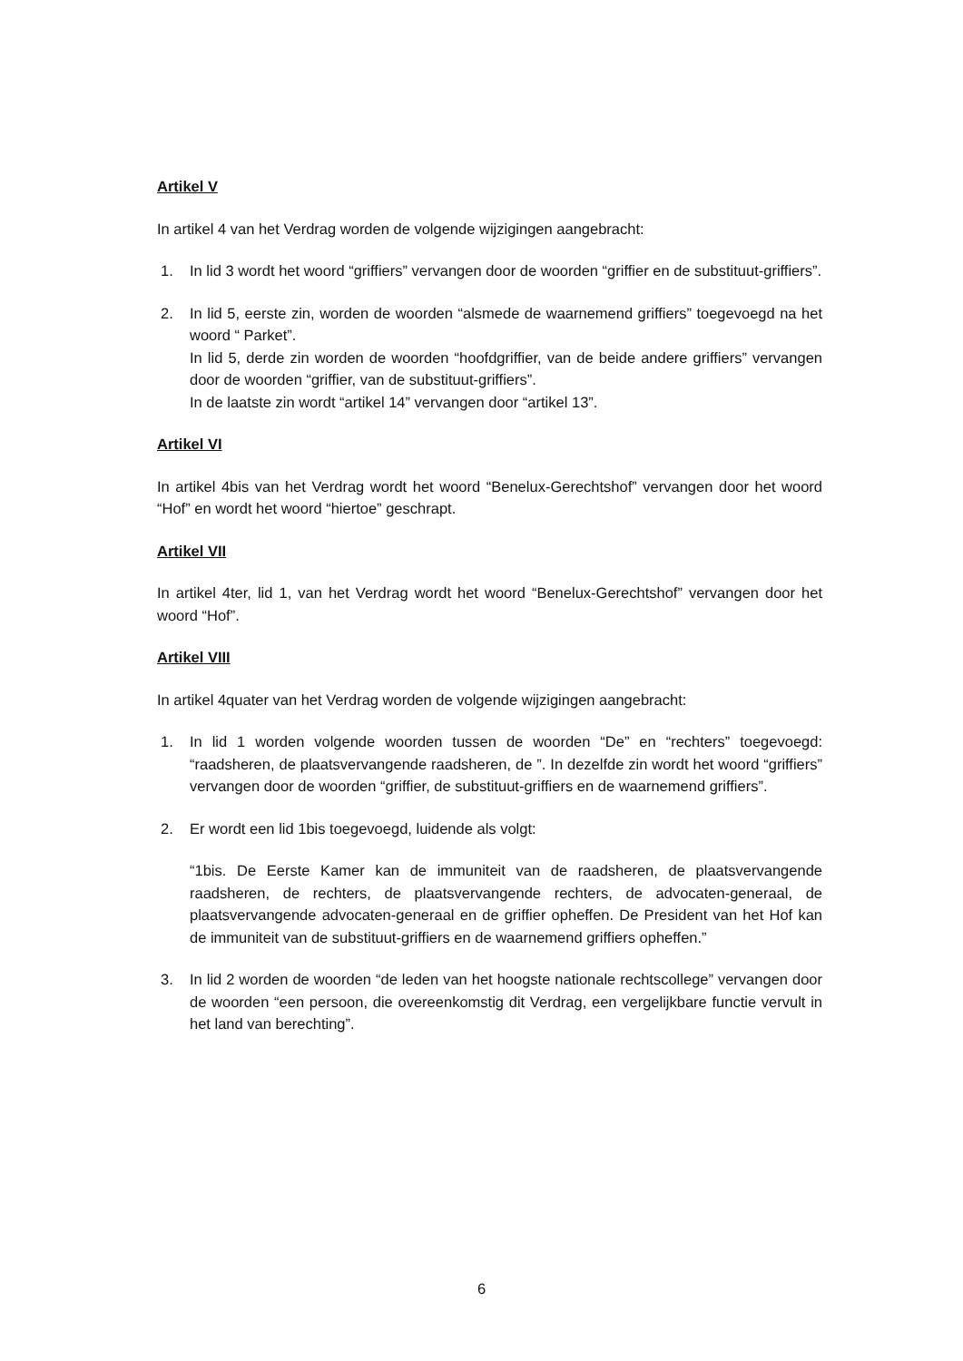Artikel V
In artikel 4 van het Verdrag worden de volgende wijzigingen aangebracht:
1. In lid 3 wordt het woord “griffiers” vervangen door de woorden “griffier en de substituut-griffiers”.
2. In lid 5, eerste zin, worden de woorden “alsmede de waarnemend griffiers” toegevoegd na het woord “ Parket”.
In lid 5, derde zin worden de woorden “hoofdgriffier, van de beide andere griffiers” vervangen door de woorden “griffier, van de substituut-griffiers”.
In de laatste zin wordt “artikel 14” vervangen door “artikel 13”.
Artikel VI
In artikel 4bis van het Verdrag wordt het woord “Benelux-Gerechtshof” vervangen door het woord “Hof” en wordt het woord “hiertoe” geschrapt.
Artikel VII
In artikel 4ter, lid 1, van het Verdrag wordt het woord “Benelux-Gerechtshof” vervangen door het woord “Hof”.
Artikel VIII
In artikel 4quater van het Verdrag worden de volgende wijzigingen aangebracht:
1. In lid 1 worden volgende woorden tussen de woorden “De” en “rechters” toegevoegd: “raadsheren, de plaatsvervangende raadsheren, de ”. In dezelfde zin wordt het woord “griffiers” vervangen door de woorden “griffier, de substituut-griffiers en de waarnemend griffiers”.
2. Er wordt een lid 1bis toegevoegd, luidende als volgt:
“1bis. De Eerste Kamer kan de immuniteit van de raadsheren, de plaatsvervangende raadsheren, de rechters, de plaatsvervangende rechters, de advocaten-generaal, de plaatsvervangende advocaten-generaal en de griffier opheffen. De President van het Hof kan de immuniteit van de substituut-griffiers en de waarnemend griffiers opheffen.”
3. In lid 2 worden de woorden “de leden van het hoogste nationale rechtscollege” vervangen door de woorden “een persoon, die overeenkomstig dit Verdrag, een vergelijkbare functie vervult in het land van berechting”.
6